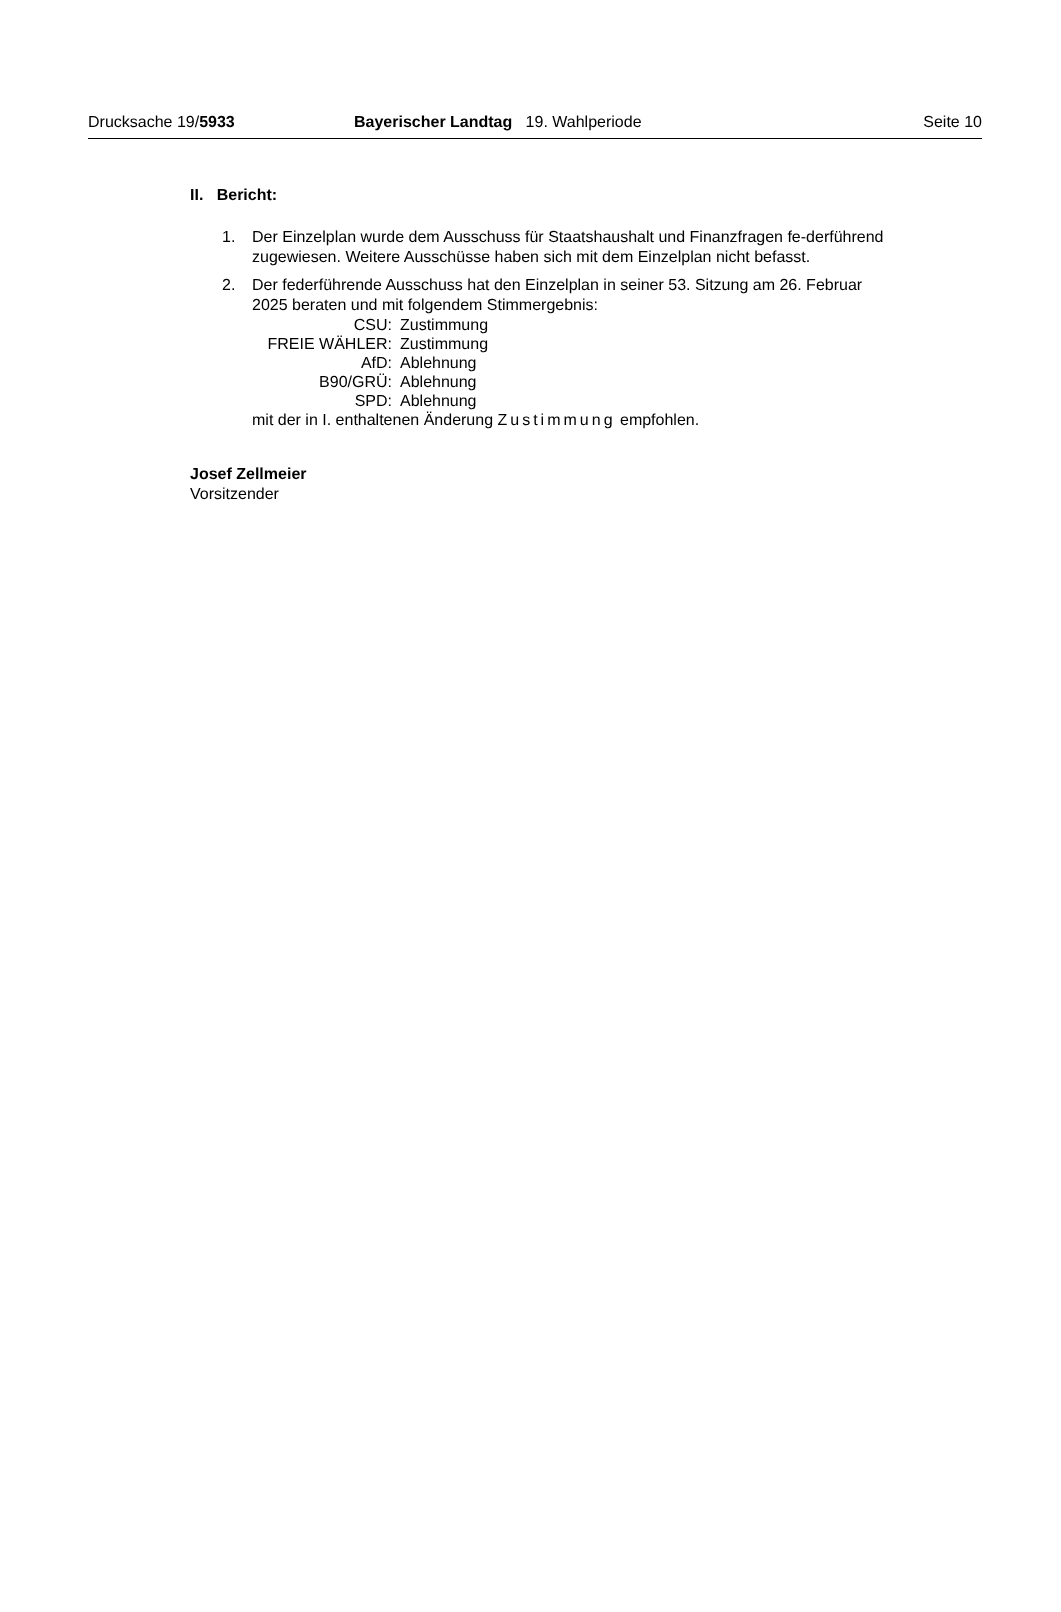Drucksache 19/5933 Bayerischer Landtag 19. Wahlperiode Seite 10
II. Bericht:
1. Der Einzelplan wurde dem Ausschuss für Staatshaushalt und Finanzfragen fe-derführend zugewiesen. Weitere Ausschüsse haben sich mit dem Einzelplan nicht befasst.
2. Der federführende Ausschuss hat den Einzelplan in seiner 53. Sitzung am 26. Februar 2025 beraten und mit folgendem Stimmergebnis:
| CSU: | Zustimmung |
| FREIE WÄHLER: | Zustimmung |
| AfD: | Ablehnung |
| B90/GRÜ: | Ablehnung |
| SPD: | Ablehnung |
mit der in I. enthaltenen Änderung Zustimmung empfohlen.
Josef Zellmeier
Vorsitzender